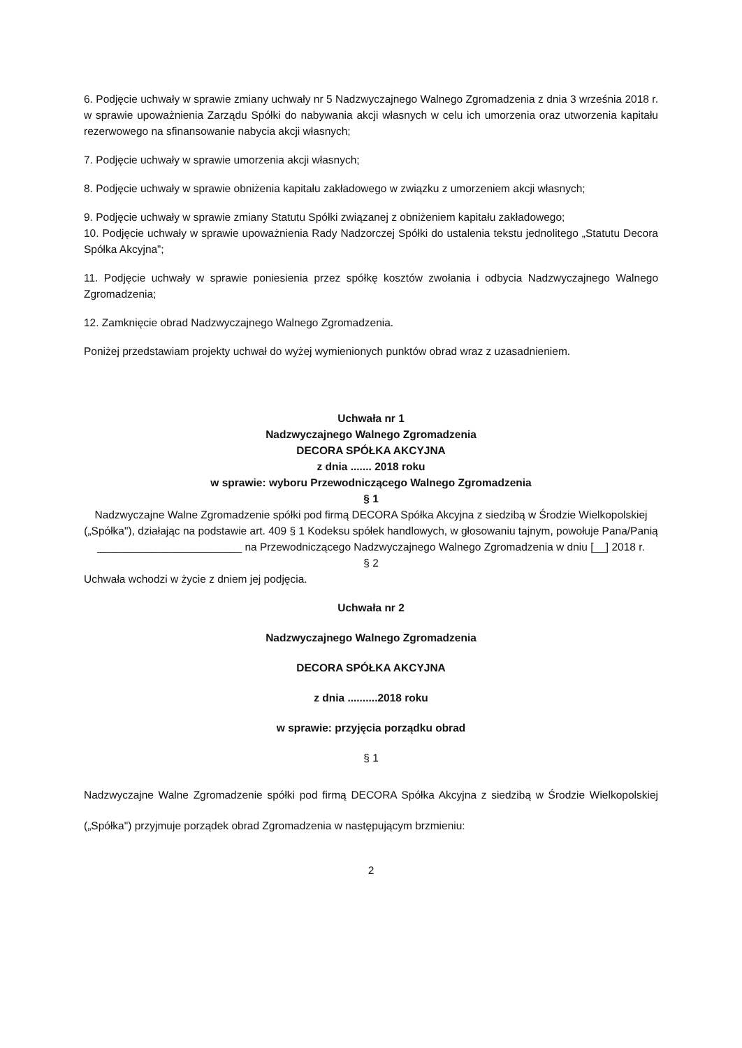6. Podjęcie uchwały w sprawie zmiany uchwały nr 5 Nadzwyczajnego Walnego Zgromadzenia z dnia 3 września 2018 r. w sprawie upoważnienia Zarządu Spółki do nabywania akcji własnych w celu ich umorzenia oraz utworzenia kapitału rezerwowego na sfinansowanie nabycia akcji własnych;
7. Podjęcie uchwały w sprawie umorzenia akcji własnych;
8. Podjęcie uchwały w sprawie obniżenia kapitału zakładowego w związku z umorzeniem akcji własnych;
9. Podjęcie uchwały w sprawie zmiany Statutu Spółki związanej z obniżeniem kapitału zakładowego;
10. Podjęcie uchwały w sprawie upoważnienia Rady Nadzorczej Spółki do ustalenia tekstu jednolitego „Statutu Decora Spółka Akcyjna”;
11. Podjęcie uchwały w sprawie poniesienia przez spółkę kosztów zwołania i odbycia Nadzwyczajnego Walnego Zgromadzenia;
12. Zamknięcie obrad Nadzwyczajnego Walnego Zgromadzenia.
Poniżej przedstawiam projekty uchwał do wyżej wymienionych punktów obrad wraz z uzasadnieniem.
Uchwała nr 1
Nadzwyczajnego Walnego Zgromadzenia
DECORA SPÓŁKA AKCYJNA
z dnia ....... 2018 roku
w sprawie: wyboru Przewodniczącego Walnego Zgromadzenia
§ 1
Nadzwyczajne Walne Zgromadzenie spółki pod firmą DECORA Spółka Akcyjna z siedzibą w Środzie Wielkopolskiej („Spółka"), działając na podstawie art. 409 § 1 Kodeksu spółek handlowych, w głosowaniu tajnym, powołuje Pana/Panią ________________________ na Przewodniczącego Nadzwyczajnego Walnego Zgromadzenia w dniu [__] 2018 r.
§ 2
Uchwała wchodzi w życie z dniem jej podjęcia.
Uchwała nr 2
Nadzwyczajnego Walnego Zgromadzenia
DECORA SPÓŁKA AKCYJNA
z dnia ..........2018 roku
w sprawie: przyjęcia porządku obrad
§ 1
Nadzwyczajne Walne Zgromadzenie spółki pod firmą DECORA Spółka Akcyjna z siedzibą w Środzie Wielkopolskiej („Spółka") przyjmuje porządek obrad Zgromadzenia w następującym brzmieniu:
2